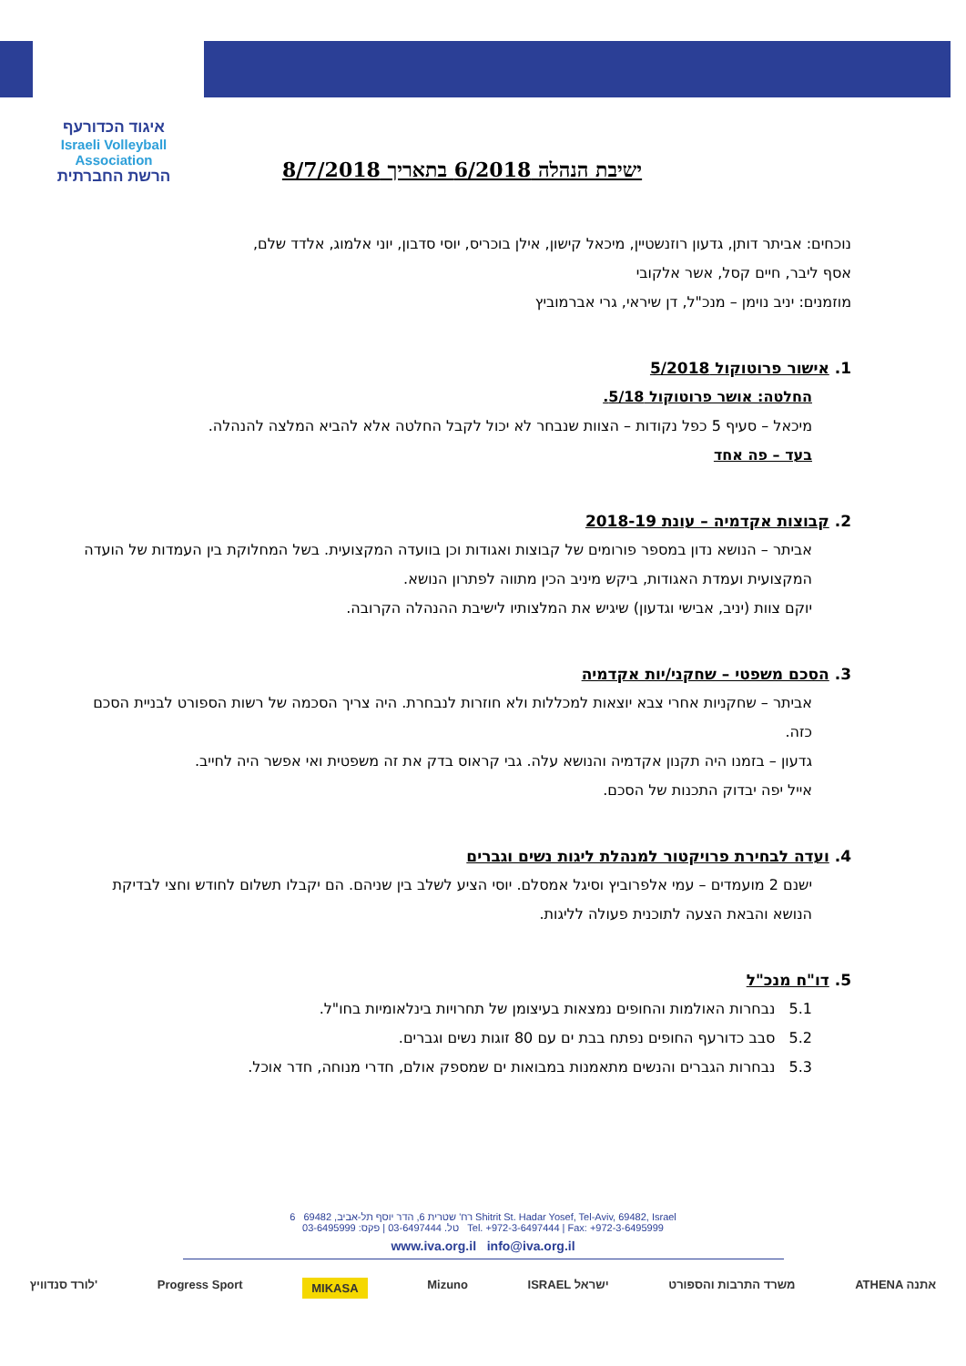איגוד הכדורעף
Israeli Volleyball Association
הרשת החברתית
ישיבת הנהלה 6/2018 בתאריך 8/7/2018
נוכחים: אביתר דותן, גדעון רוזנשטיין, מיכאל קישון, אילן בוכריס, יוסי סדבון, יוני אלמוג, אלדד שלם,
אסף ליבר, חיים קסל, אשר אלקובי
מוזמנים: יניב נוימן – מנכ"ל, דן שיראי, גרי אברמוביץ
1. אישור פרוטוקול 5/2018
החלטה: אושר פרוטוקול 5/18.
מיכאל – סעיף 5 כפל נקודות – הצוות שנבחר לא יכול לקבל החלטה אלא להביא המלצה להנהלה.
בעד – פה אחד
2. קבוצות אקדמיה – עונת 2018-19
אביתר – הנושא נדון במספר פורומים של קבוצות ואגודות וכן בוועדה המקצועית. בשל המחלוקת בין העמדות של הועדה המקצועית ועמדת האגודות, ביקש מיניב הכין מתווה לפתרון הנושא.
יוקם צוות (יניב, אבישי וגדעון) שיגיש את המלצותיו לישיבת ההנהלה הקרובה.
3. הסכם משפטי – שחקני/יות אקדמיה
אביתר – שחקניות אחרי צבא יוצאות למכללות ולא חוזרות לנבחרת. היה צריך הסכמה של רשות הספורט לבניית הסכם כזה.
גדעון – בזמנו היה תקנון אקדמיה והנושא עלה. גבי קראוס בדק את זה משפטית ואי אפשר היה לחייב.
אייל יפה יבדוק התכנות של הסכם.
4. ועדה לבחירת פרויקטור למנהלת ליגות נשים וגברים
ישנם 2 מועמדים – עמי אלפרוביץ וסיגל אמסלם. יוסי הציע לשלב בין שניהם. הם יקבלו תשלום לחודש וחצי לבדיקת הנושא והבאת הצעה לתוכנית פעולה לליגות.
5. דו"ח מנכ"ל
5.1 נבחרות האולמות והחופים נמצאות בעיצומן של תחרויות בינלאומיות בחו"ל.
5.2 סבב כדורעף החופים נפתח בבת ים עם 80 זוגות נשים וגברים.
5.3 נבחרות הגברים והנשים מתאמנות במבואות ים שמספק אולם, חדרי מנוחה, חדר אוכל.
רח' שטרית 6, הדר יוסף תל-אביב, 69482 6 Shitrit St. Hadar Yosef, Tel-Aviv, 69482, Israel
טל. 03-6497444 | פקס: 03-6495999 Tel. +972-3-6497444 | Fax: +972-3-6495999
www.iva.org.il info@iva.org.il
לורד סנדוויץ' Progress Sport MIKASA Mizuno ISRAEL ישראל משרד התרבות והספורט ATHENA אתנה